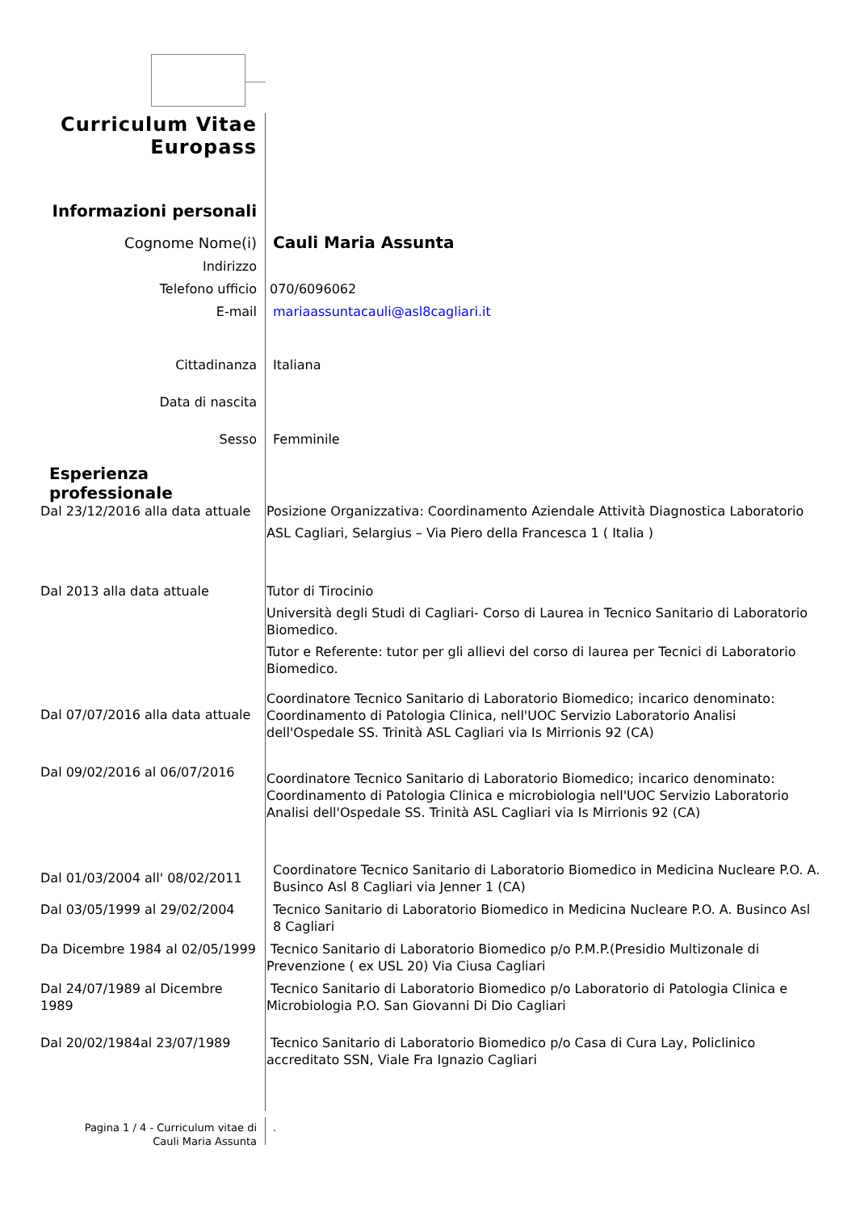Curriculum Vitae
Europass
Informazioni personali
Cognome Nome(i) Cauli Maria Assunta
Indirizzo
Telefono ufficio 070/6096062
E-mail mariaassuntacauli@asl8cagliari.it
Cittadinanza Italiana
Data di nascita
Sesso Femminile
Esperienza
professionale
Dal 23/12/2016 alla data attuale
Posizione Organizzativa: Coordinamento Aziendale Attività Diagnostica Laboratorio
ASL Cagliari, Selargius – Via Piero della Francesca 1 ( Italia )
Dal 2013 alla data attuale Tutor di Tirocinio
Università degli Studi di Cagliari- Corso di Laurea in Tecnico Sanitario di Laboratorio Biomedico.
Tutor e Referente: tutor per gli allievi del corso di laurea per Tecnici di Laboratorio Biomedico.
Dal 07/07/2016 alla data attuale
Coordinatore Tecnico Sanitario di Laboratorio Biomedico; incarico denominato: Coordinamento di Patologia Clinica, nell'UOC Servizio Laboratorio Analisi dell'Ospedale SS. Trinità ASL Cagliari via Is Mirrionis 92 (CA)
Dal 09/02/2016 al 06/07/2016
Coordinatore Tecnico Sanitario di Laboratorio Biomedico; incarico denominato: Coordinamento di Patologia Clinica e microbiologia nell'UOC Servizio Laboratorio Analisi dell'Ospedale SS. Trinità ASL Cagliari via Is Mirrionis 92 (CA)
Dal 01/03/2004 all' 08/02/2011
Coordinatore Tecnico Sanitario di Laboratorio Biomedico in Medicina Nucleare P.O. A. Businco Asl 8 Cagliari via Jenner 1 (CA)
Dal 03/05/1999 al 29/02/2004
Tecnico Sanitario di Laboratorio Biomedico in Medicina Nucleare P.O. A. Businco Asl 8 Cagliari
Da Dicembre 1984 al 02/05/1999
Tecnico Sanitario di Laboratorio Biomedico p/o P.M.P.(Presidio Multizonale di Prevenzione ( ex USL 20) Via Ciusa Cagliari
Dal 24/07/1989 al Dicembre 1989
Tecnico Sanitario di Laboratorio Biomedico p/o Laboratorio di Patologia Clinica e Microbiologia P.O. San Giovanni Di Dio Cagliari
Dal 20/02/1984al 23/07/1989 Tecnico Sanitario di Laboratorio Biomedico p/o Casa di Cura Lay, Policlinico accreditato SSN, Viale Fra Ignazio Cagliari
Pagina 1 / 4 - Curriculum vitae di
Cauli Maria Assunta
.